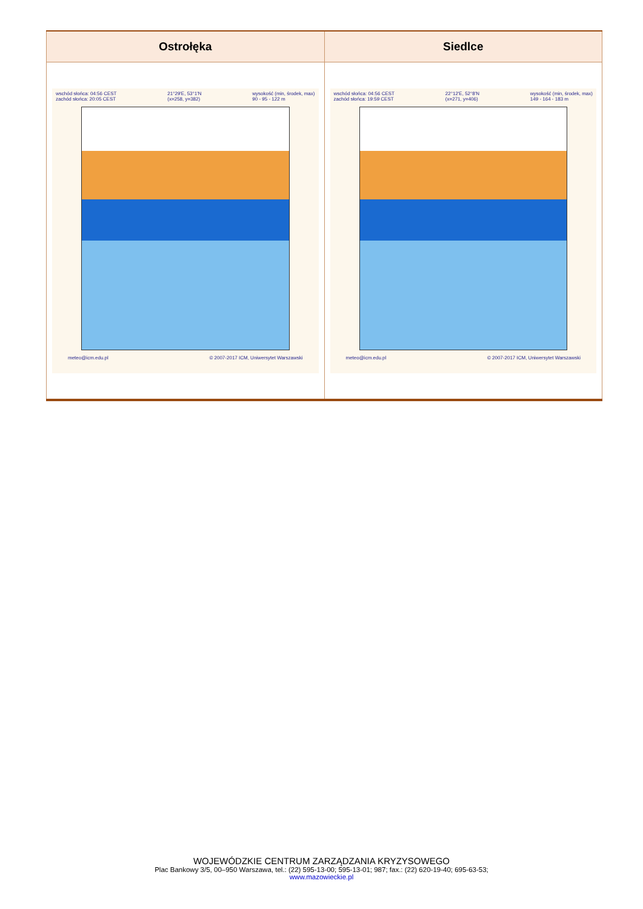| Ostrołęka | Siedlce |
| --- | --- |
| wschód słońca: 04:56 CEST zachód słońca: 20:05 CEST 21°29'E, 53°1'N (x=258, y=382) wysokość (min, środek, max) 90 - 95 - 122 m meteo@icm.edu.pl © 2007-2017 ICM, Uniwersytet Warszawski | wschód słońca: 04:56 CEST zachód słońca: 19:59 CEST 22°12'E, 52°8'N (x=271, y=406) wysokość (min, środek, max) 149 - 164 - 183 m meteo@icm.edu.pl © 2007-2017 ICM, Uniwersytet Warszawski |
WOJEWÓDZKIE CENTRUM ZARZĄDZANIA KRYZYSOWEGO
Plac Bankowy 3/5, 00–950 Warszawa, tel.: (22) 595-13-00; 595-13-01; 987; fax.: (22) 620-19-40; 695-63-53;
www.mazowieckie.pl